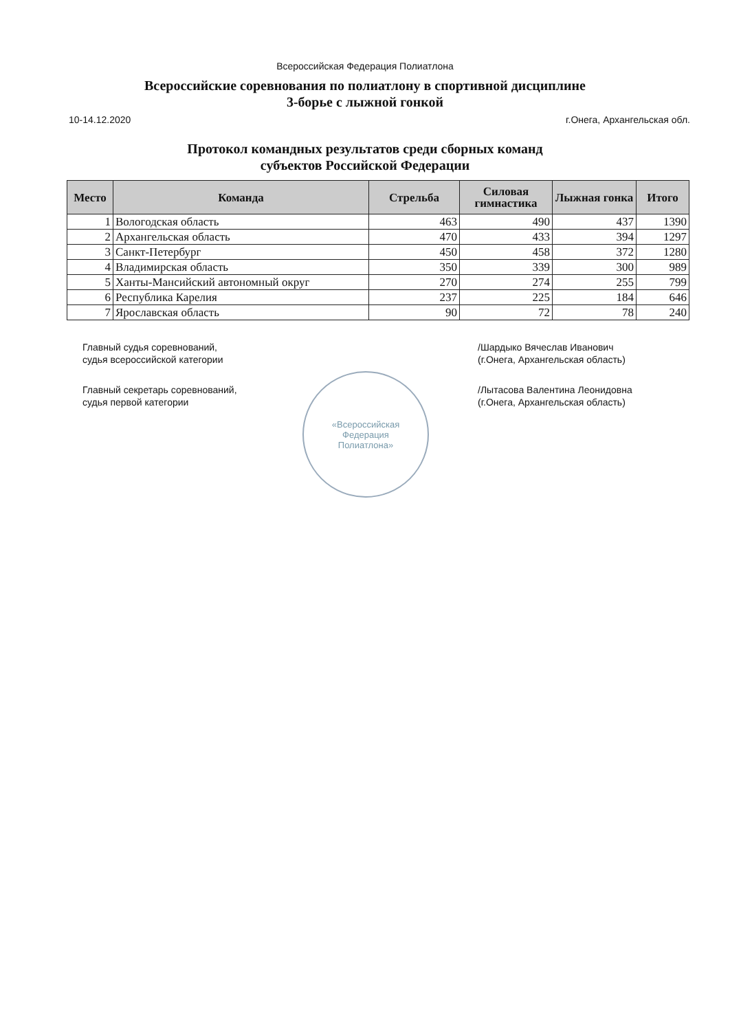Всероссийская Федерация Полиатлона
Всероссийские соревнования по полиатлону в спортивной дисциплине
3-борье с лыжной гонкой
10-14.12.2020 г.Онега, Архангельская обл.
Протокол командных результатов среди сборных команд
субъектов Российской Федерации
| Место | Команда | Стрельба | Силовая гимнастика | Лыжная гонка | Итого |
| --- | --- | --- | --- | --- | --- |
| 1 | Вологодская область | 463 | 490 | 437 | 1390 |
| 2 | Архангельская область | 470 | 433 | 394 | 1297 |
| 3 | Санкт-Петербург | 450 | 458 | 372 | 1280 |
| 4 | Владимирская область | 350 | 339 | 300 | 989 |
| 5 | Ханты-Мансийский автономный округ | 270 | 274 | 255 | 799 |
| 6 | Республика Карелия | 237 | 225 | 184 | 646 |
| 7 | Ярославская область | 90 | 72 | 78 | 240 |
Главный судья соревнований,
судья всероссийской категории
Главный секретарь соревнований,
судья первой категории
/Шардыко Вячеслав Иванович
(г.Онега, Архангельская область)
/Лытасова Валентина Леонидовна
(г.Онега, Архангельская область)
«Всероссийская
Федерация
Полиатлона»